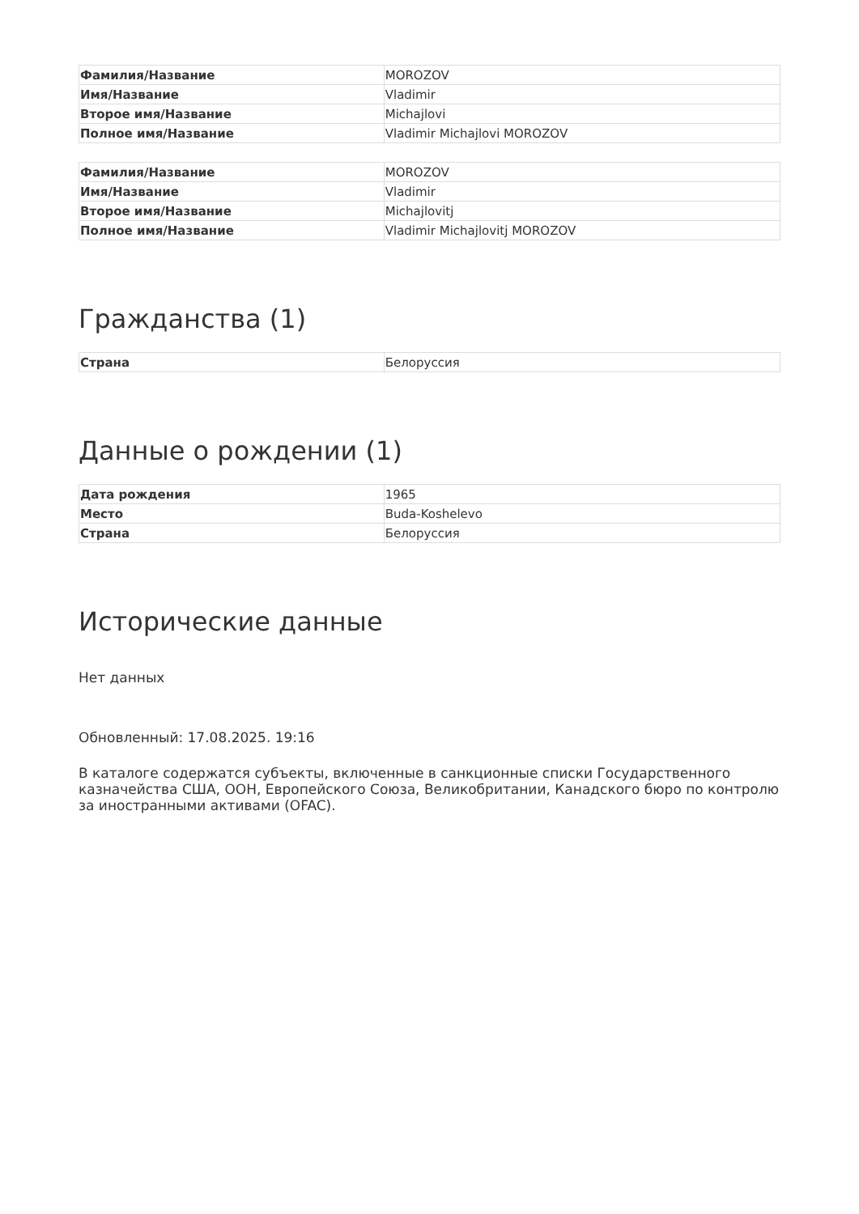| Фамилия/Название | MOROZOV |
| Имя/Название | Vladimir |
| Второе имя/Название | Michajlovi |
| Полное имя/Название | Vladimir Michajlovi MOROZOV |
| Фамилия/Название | MOROZOV |
| Имя/Название | Vladimir |
| Второе имя/Название | Michajlovitj |
| Полное имя/Название | Vladimir Michajlovitj MOROZOV |
Гражданства (1)
| Страна | Белоруссия |
Данные о рождении (1)
| Дата рождения | 1965 |
| Место | Buda-Koshelevo |
| Страна | Белоруссия |
Исторические данные
Нет данных
Обновленный: 17.08.2025. 19:16
В каталоге содержатся субъекты, включенные в санкционные списки Государственного казначейства США, ООН, Европейского Союза, Великобритании, Канадского бюро по контролю за иностранными активами (OFAC).